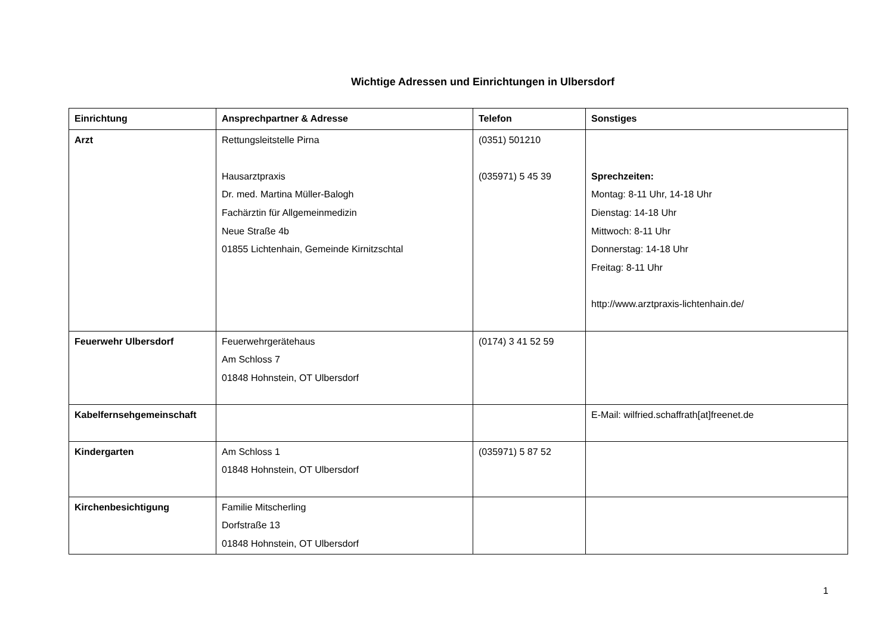Wichtige Adressen und Einrichtungen in Ulbersdorf
| Einrichtung | Ansprechpartner & Adresse | Telefon | Sonstiges |
| --- | --- | --- | --- |
| Arzt | Rettungsleitstelle Pirna Hausarztpraxis Dr. med. Martina Müller-Balogh Fachärztin für Allgemeinmedizin Neue Straße 4b 01855 Lichtenhain, Gemeinde Kirnitzschtal | (0351) 501210 (035971) 5 45 39 | Sprechzeiten: Montag: 8-11 Uhr, 14-18 Uhr Dienstag: 14-18 Uhr Mittwoch: 8-11 Uhr Donnerstag: 14-18 Uhr Freitag: 8-11 Uhr http://www.arztpraxis-lichtenhain.de/ |
| Feuerwehr Ulbersdorf | Feuerwehrgerätehaus Am Schloss 7 01848 Hohnstein, OT Ulbersdorf | (0174) 3 41 52 59 | |
| Kabelfernsehgemeinschaft | | | E-Mail: wilfried.schaffrath[at]freenet.de |
| Kindergarten | Am Schloss 1 01848 Hohnstein, OT Ulbersdorf | (035971) 5 87 52 | |
| Kirchenbesichtigung | Familie Mitscherling Dorfstraße 13 01848 Hohnstein, OT Ulbersdorf | | |
1